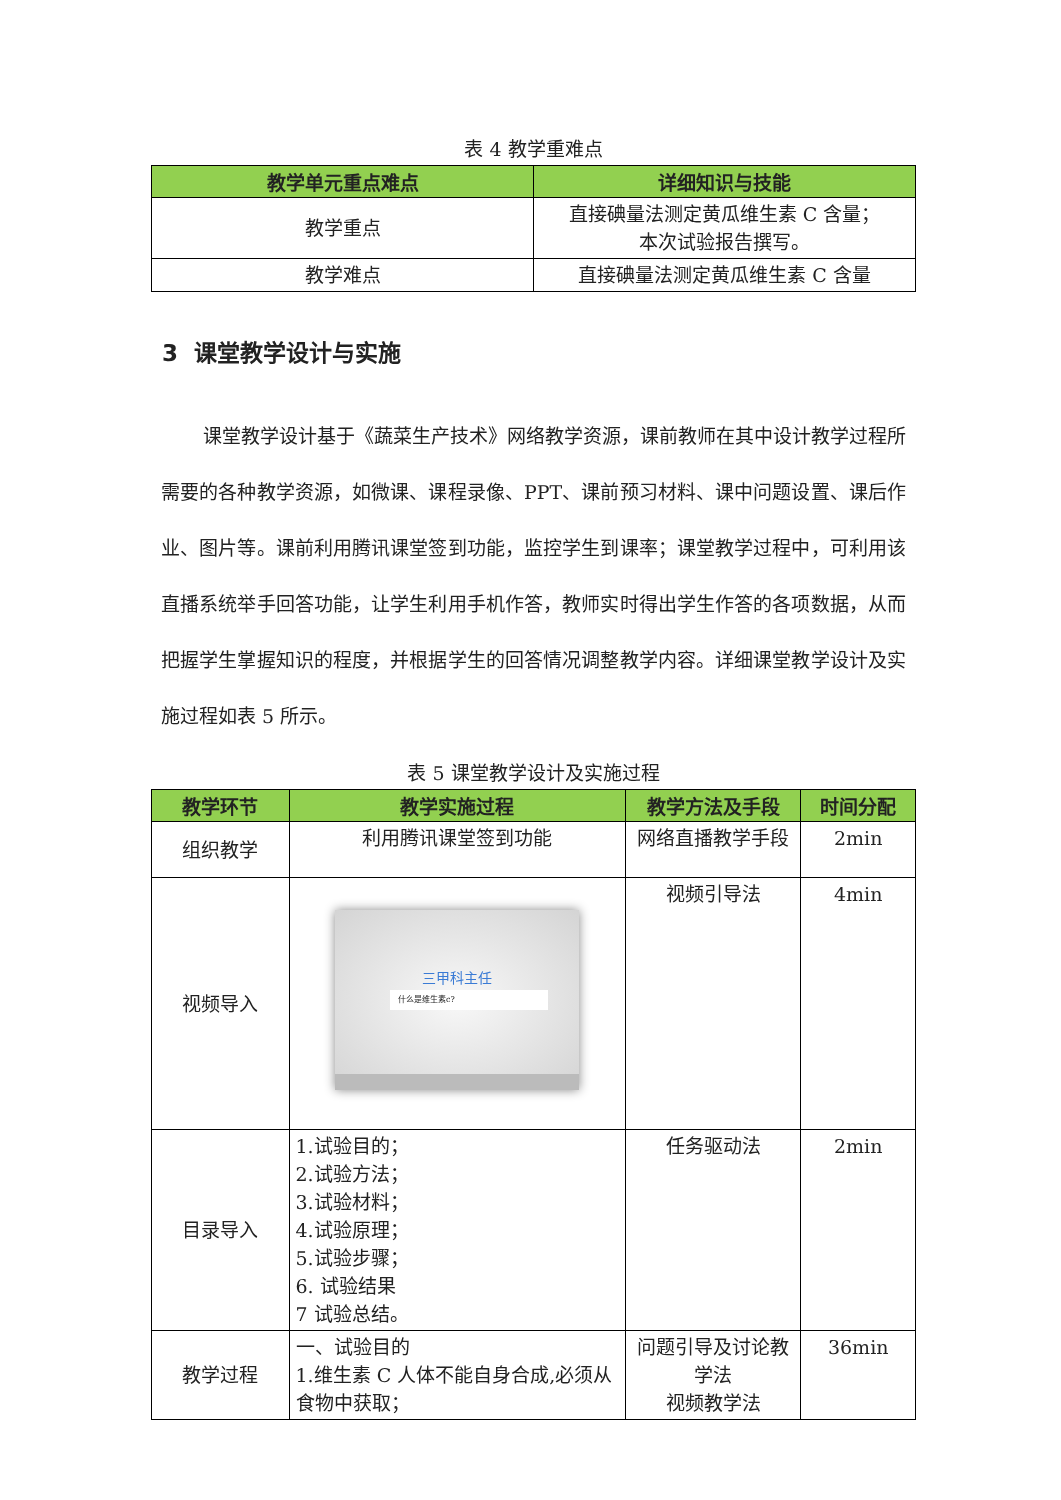表 4 教学重难点
| 教学单元重点难点 | 详细知识与技能 |
| --- | --- |
| 教学重点 | 直接碘量法测定黄瓜维生素 C 含量； 本次试验报告撰写。 |
| 教学难点 | 直接碘量法测定黄瓜维生素 C 含量 |
3 课堂教学设计与实施
课堂教学设计基于《蔬菜生产技术》网络教学资源，课前教师在其中设计教学过程所需要的各种教学资源，如微课、课程录像、PPT、课前预习材料、课中问题设置、课后作业、图片等。课前利用腾讯课堂签到功能，监控学生到课率；课堂教学过程中，可利用该直播系统举手回答功能，让学生利用手机作答，教师实时得出学生作答的各项数据，从而把握学生掌握知识的程度，并根据学生的回答情况调整教学内容。详细课堂教学设计及实施过程如表 5 所示。
表 5 课堂教学设计及实施过程
| 教学环节 | 教学实施过程 | 教学方法及手段 | 时间分配 |
| --- | --- | --- | --- |
| 组织教学 | 利用腾讯课堂签到功能 | 网络直播教学手段 | 2min |
| 视频导入 | 三甲科主任 什么是维生素c? | 视频引导法 | 4min |
| 目录导入 | 1.试验目的； 2.试验方法； 3.试验材料； 4.试验原理； 5.试验步骤； 6. 试验结果 7 试验总结。 | 任务驱动法 | 2min |
| 教学过程 | 一、试验目的 1.维生素 C 人体不能自身合成,必须从食物中获取； | 问题引导及讨论教学法 视频教学法 | 36min |